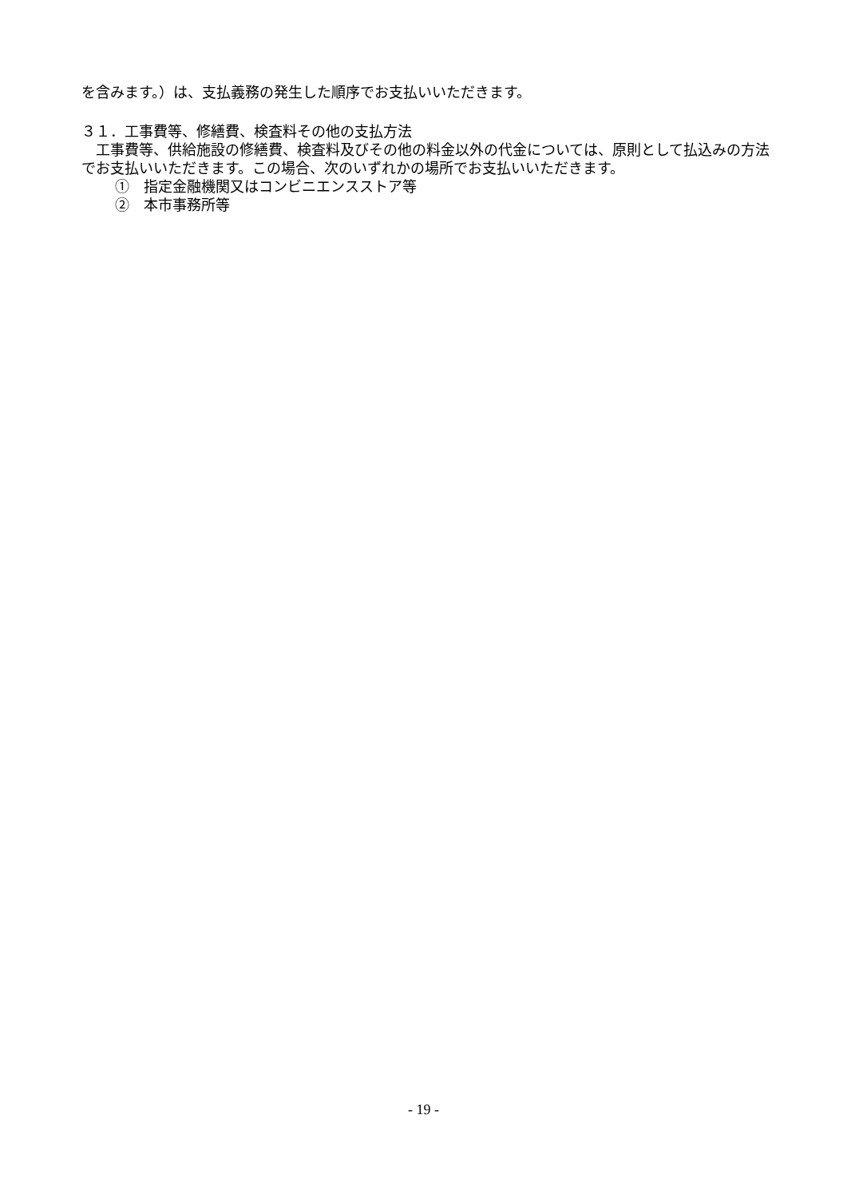を含みます。）は、支払義務の発生した順序でお支払いいただきます。
３１．工事費等、修繕費、検査料その他の支払方法
　工事費等、供給施設の修繕費、検査料及びその他の料金以外の代金については、原則として払込みの方法でお支払いいただきます。この場合、次のいずれかの場所でお支払いいただきます。
①　指定金融機関又はコンビニエンスストア等
②　本市事務所等
- 19 -